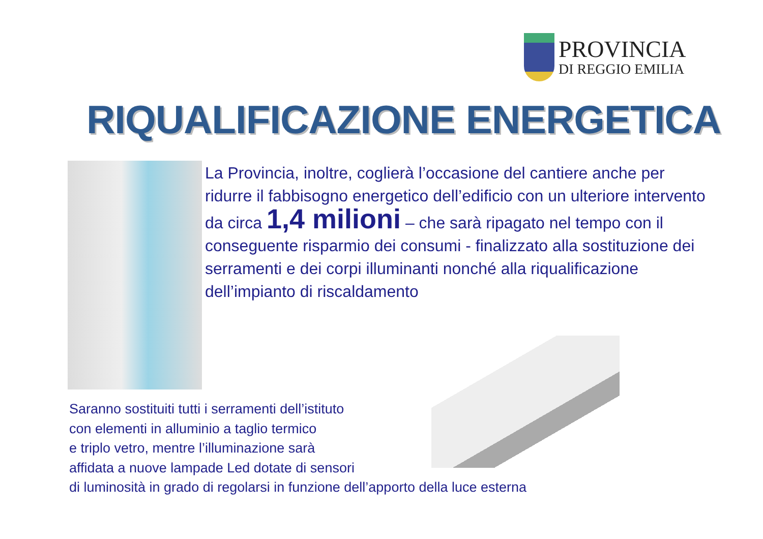PROVINCIA
DI REGGIO EMILIA
RIQUALIFICAZIONE ENERGETICA
La Provincia, inoltre, coglierà l’occasione del cantiere anche per ridurre il fabbisogno energetico dell’edificio con un ulteriore intervento da circa 1,4 milioni – che sarà ripagato nel tempo con il conseguente risparmio dei consumi - finalizzato alla sostituzione dei serramenti e dei corpi illuminanti nonché alla riqualificazione dell’impianto di riscaldamento
Saranno sostituiti tutti i serramenti dell’istituto
con elementi in alluminio a taglio termico
e triplo vetro, mentre l’illuminazione sarà
affidata a nuove lampade Led dotate di sensori
di luminosità in grado di regolarsi in funzione dell’apporto della luce esterna